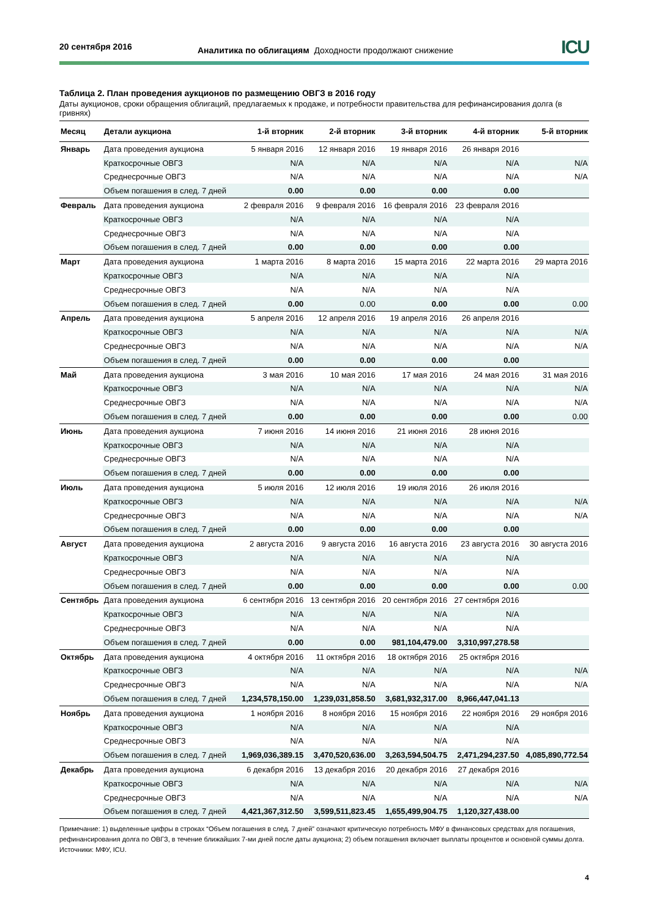20 сентября 2016
Аналитика по облигациям Доходности продолжают снижение
ICU
Таблица 2. План проведения аукционов по размещению ОВГЗ в 2016 году
Даты аукционов, сроки обращения облигаций, предлагаемых к продаже, и потребности правительства для рефинансирования долга (в гривнях)
| Месяц | Детали аукциона | 1-й вторник | 2-й вторник | 3-й вторник | 4-й вторник | 5-й вторник |
| --- | --- | --- | --- | --- | --- | --- |
| Январь | Дата проведения аукциона | 5 января 2016 | 12 января 2016 | 19 января 2016 | 26 января 2016 | |
| | Краткосрочные ОВГЗ | N/A | N/A | N/A | N/A | N/A |
| | Среднесрочные ОВГЗ | N/A | N/A | N/A | N/A | N/A |
| | Объем погашения в след. 7 дней | 0.00 | 0.00 | 0.00 | 0.00 | |
| Февраль | Дата проведения аукциона | 2 февраля 2016 | 9 февраля 2016 | 16 февраля 2016 | 23 февраля 2016 | |
| | Краткосрочные ОВГЗ | N/A | N/A | N/A | N/A | |
| | Среднесрочные ОВГЗ | N/A | N/A | N/A | N/A | |
| | Объем погашения в след. 7 дней | 0.00 | 0.00 | 0.00 | 0.00 | |
| Март | Дата проведения аукциона | 1 марта 2016 | 8 марта 2016 | 15 марта 2016 | 22 марта 2016 | 29 марта 2016 |
| | Краткосрочные ОВГЗ | N/A | N/A | N/A | N/A | |
| | Среднесрочные ОВГЗ | N/A | N/A | N/A | N/A | |
| | Объем погашения в след. 7 дней | 0.00 | 0.00 | 0.00 | 0.00 | 0.00 |
| Апрель | Дата проведения аукциона | 5 апреля 2016 | 12 апреля 2016 | 19 апреля 2016 | 26 апреля 2016 | |
| | Краткосрочные ОВГЗ | N/A | N/A | N/A | N/A | N/A |
| | Среднесрочные ОВГЗ | N/A | N/A | N/A | N/A | N/A |
| | Объем погашения в след. 7 дней | 0.00 | 0.00 | 0.00 | 0.00 | |
| Май | Дата проведения аукциона | 3 мая 2016 | 10 мая 2016 | 17 мая 2016 | 24 мая 2016 | 31 мая 2016 |
| | Краткосрочные ОВГЗ | N/A | N/A | N/A | N/A | N/A |
| | Среднесрочные ОВГЗ | N/A | N/A | N/A | N/A | N/A |
| | Объем погашения в след. 7 дней | 0.00 | 0.00 | 0.00 | 0.00 | 0.00 |
| Июнь | Дата проведения аукциона | 7 июня 2016 | 14 июня 2016 | 21 июня 2016 | 28 июня 2016 | |
| | Краткосрочные ОВГЗ | N/A | N/A | N/A | N/A | |
| | Среднесрочные ОВГЗ | N/A | N/A | N/A | N/A | |
| | Объем погашения в след. 7 дней | 0.00 | 0.00 | 0.00 | 0.00 | |
| Июль | Дата проведения аукциона | 5 июля 2016 | 12 июля 2016 | 19 июля 2016 | 26 июля 2016 | |
| | Краткосрочные ОВГЗ | N/A | N/A | N/A | N/A | N/A |
| | Среднесрочные ОВГЗ | N/A | N/A | N/A | N/A | N/A |
| | Объем погашения в след. 7 дней | 0.00 | 0.00 | 0.00 | 0.00 | |
| Август | Дата проведения аукциона | 2 августа 2016 | 9 августа 2016 | 16 августа 2016 | 23 августа 2016 | 30 августа 2016 |
| | Краткосрочные ОВГЗ | N/A | N/A | N/A | N/A | |
| | Среднесрочные ОВГЗ | N/A | N/A | N/A | N/A | |
| | Объем погашения в след. 7 дней | 0.00 | 0.00 | 0.00 | 0.00 | 0.00 |
| Сентябрь | Дата проведения аукциона | 6 сентября 2016 | 13 сентября 2016 | 20 сентября 2016 | 27 сентября 2016 | |
| | Краткосрочные ОВГЗ | N/A | N/A | N/A | N/A | |
| | Среднесрочные ОВГЗ | N/A | N/A | N/A | N/A | |
| | Объем погашения в след. 7 дней | 0.00 | 0.00 | 981,104,479.00 | 3,310,997,278.58 | |
| Октябрь | Дата проведения аукциона | 4 октября 2016 | 11 октября 2016 | 18 октября 2016 | 25 октября 2016 | |
| | Краткосрочные ОВГЗ | N/A | N/A | N/A | N/A | N/A |
| | Среднесрочные ОВГЗ | N/A | N/A | N/A | N/A | N/A |
| | Объем погашения в след. 7 дней | 1,234,578,150.00 | 1,239,031,858.50 | 3,681,932,317.00 | 8,966,447,041.13 | |
| Ноябрь | Дата проведения аукциона | 1 ноября 2016 | 8 ноября 2016 | 15 ноября 2016 | 22 ноября 2016 | 29 ноября 2016 |
| | Краткосрочные ОВГЗ | N/A | N/A | N/A | N/A | |
| | Среднесрочные ОВГЗ | N/A | N/A | N/A | N/A | |
| | Объем погашения в след. 7 дней | 1,969,036,389.15 | 3,470,520,636.00 | 3,263,594,504.75 | 2,471,294,237.50 | 4,085,890,772.54 |
| Декабрь | Дата проведения аукциона | 6 декабря 2016 | 13 декабря 2016 | 20 декабря 2016 | 27 декабря 2016 | |
| | Краткосрочные ОВГЗ | N/A | N/A | N/A | N/A | N/A |
| | Среднесрочные ОВГЗ | N/A | N/A | N/A | N/A | N/A |
| | Объем погашения в след. 7 дней | 4,421,367,312.50 | 3,599,511,823.45 | 1,655,499,904.75 | 1,120,327,438.00 | |
Примечание: 1) выделенные цифры в строках “Объем погашения в след. 7 дней” означают критическую потребность МФУ в финансовых средствах для погашения, рефинансирования долга по ОВГЗ, в течение ближайших 7-ми дней после даты аукциона; 2) объем погашения включает выплаты процентов и основной суммы долга.
Источники: МФУ, ICU.
4